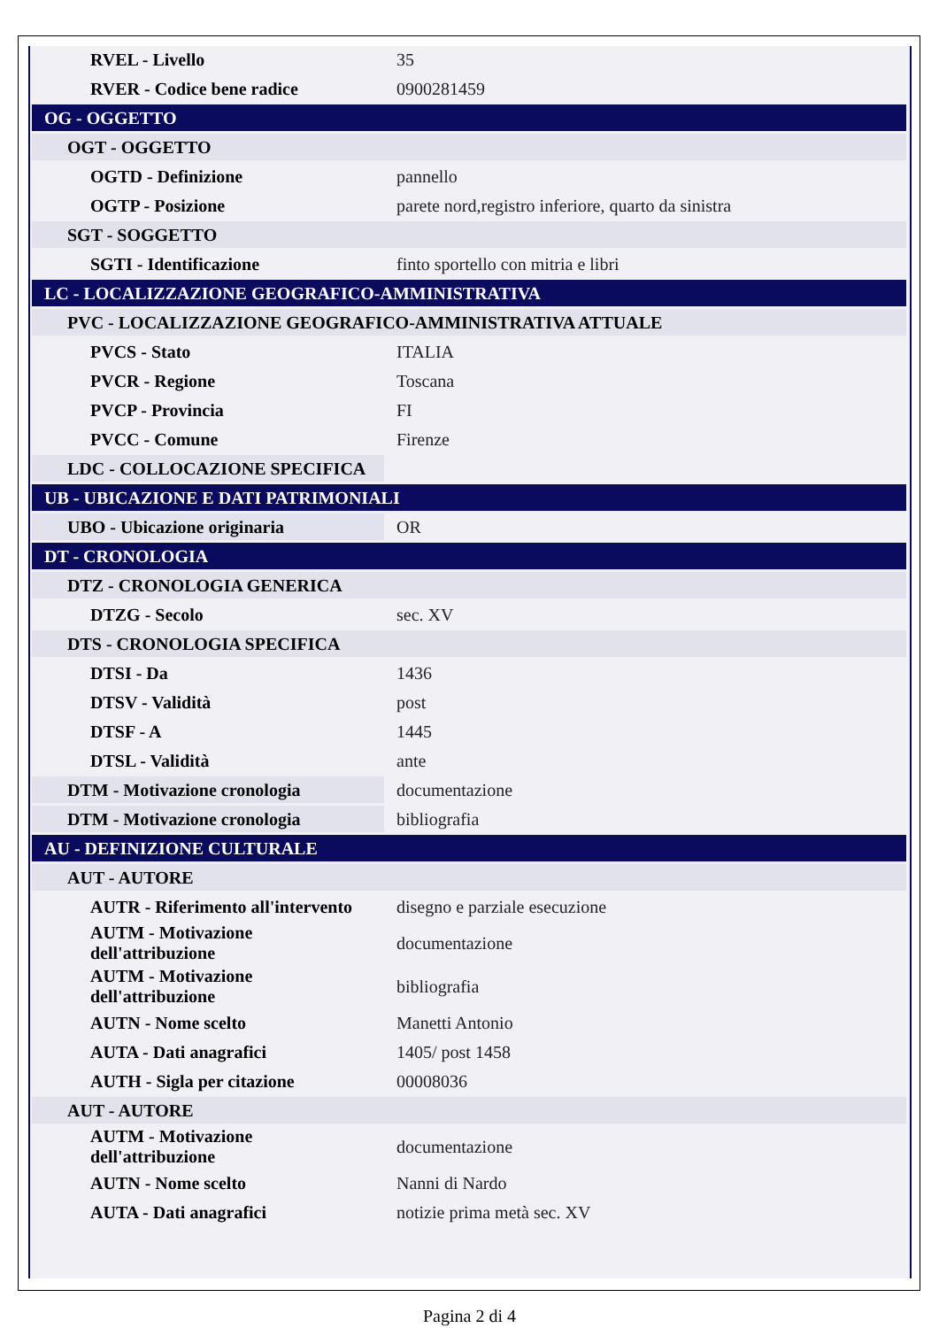| RVEL - Livello | 35 |
| RVER - Codice bene radice | 0900281459 |
| OG - OGGETTO | |
| OGT - OGGETTO | |
| OGTD - Definizione | pannello |
| OGTP - Posizione | parete nord,registro inferiore, quarto da sinistra |
| SGT - SOGGETTO | |
| SGTI - Identificazione | finto sportello con mitria e libri |
| LC - LOCALIZZAZIONE GEOGRAFICO-AMMINISTRATIVA | |
| PVC - LOCALIZZAZIONE GEOGRAFICO-AMMINISTRATIVA ATTUALE | |
| PVCS - Stato | ITALIA |
| PVCR - Regione | Toscana |
| PVCP - Provincia | FI |
| PVCC - Comune | Firenze |
| LDC - COLLOCAZIONE SPECIFICA | |
| UB - UBICAZIONE E DATI PATRIMONIALI | |
| UBO - Ubicazione originaria | OR |
| DT - CRONOLOGIA | |
| DTZ - CRONOLOGIA GENERICA | |
| DTZG - Secolo | sec. XV |
| DTS - CRONOLOGIA SPECIFICA | |
| DTSI - Da | 1436 |
| DTSV - Validità | post |
| DTSF - A | 1445 |
| DTSL - Validità | ante |
| DTM - Motivazione cronologia | documentazione |
| DTM - Motivazione cronologia | bibliografia |
| AU - DEFINIZIONE CULTURALE | |
| AUT - AUTORE | |
| AUTR - Riferimento all'intervento | disegno e parziale esecuzione |
| AUTM - Motivazione dell'attribuzione | documentazione |
| AUTM - Motivazione dell'attribuzione | bibliografia |
| AUTN - Nome scelto | Manetti Antonio |
| AUTA - Dati anagrafici | 1405/ post 1458 |
| AUTH - Sigla per citazione | 00008036 |
| AUT - AUTORE | |
| AUTM - Motivazione dell'attribuzione | documentazione |
| AUTN - Nome scelto | Nanni di Nardo |
| AUTA - Dati anagrafici | notizie prima metà sec. XV |
Pagina 2 di 4